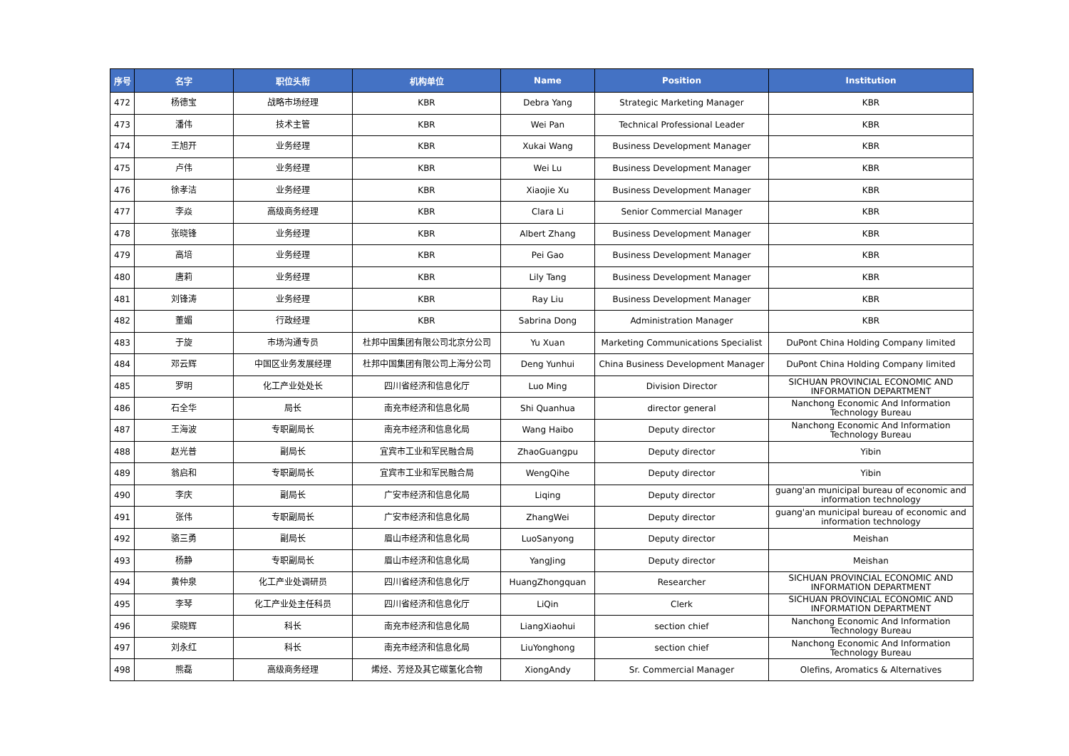| 序号 | 名字 | 职位头衔 | 机构单位 | Name | Position | Institution |
| --- | --- | --- | --- | --- | --- | --- |
| 472 | 杨德宝 | 战略市场经理 | KBR | Debra Yang | Strategic Marketing Manager | KBR |
| 473 | 潘伟 | 技术主管 | KBR | Wei Pan | Technical Professional Leader | KBR |
| 474 | 王旭开 | 业务经理 | KBR | Xukai Wang | Business Development Manager | KBR |
| 475 | 卢伟 | 业务经理 | KBR | Wei Lu | Business Development Manager | KBR |
| 476 | 徐孝洁 | 业务经理 | KBR | Xiaojie Xu | Business Development Manager | KBR |
| 477 | 李焱 | 高级商务经理 | KBR | Clara Li | Senior Commercial Manager | KBR |
| 478 | 张晓锋 | 业务经理 | KBR | Albert Zhang | Business Development Manager | KBR |
| 479 | 高培 | 业务经理 | KBR | Pei Gao | Business Development Manager | KBR |
| 480 | 唐莉 | 业务经理 | KBR | Lily Tang | Business Development Manager | KBR |
| 481 | 刘锋涛 | 业务经理 | KBR | Ray Liu | Business Development Manager | KBR |
| 482 | 董媚 | 行政经理 | KBR | Sabrina Dong | Administration Manager | KBR |
| 483 | 于旋 | 市场沟通专员 | 杜邦中国集团有限公司北京分公司 | Yu Xuan | Marketing Communications Specialist | DuPont China Holding Company limited |
| 484 | 邓云辉 | 中国区业务发展经理 | 杜邦中国集团有限公司上海分公司 | Deng Yunhui | China Business Development Manager | DuPont China Holding Company limited |
| 485 | 罗明 | 化工产业处处长 | 四川省经济和信息化厅 | Luo Ming | Division Director | SICHUAN PROVINCIAL ECONOMIC AND INFORMATION DEPARTMENT |
| 486 | 石全华 | 局长 | 南充市经济和信息化局 | Shi Quanhua | director general | Nanchong Economic And Information Technology Bureau |
| 487 | 王海波 | 专职副局长 | 南充市经济和信息化局 | Wang Haibo | Deputy director | Nanchong Economic And Information Technology Bureau |
| 488 | 赵光普 | 副局长 | 宜宾市工业和军民融合局 | ZhaoGuangpu | Deputy director | Yibin |
| 489 | 翁启和 | 专职副局长 | 宜宾市工业和军民融合局 | WengQihe | Deputy director | Yibin |
| 490 | 李庆 | 副局长 | 广安市经济和信息化局 | Liqing | Deputy director | guang'an municipal bureau of economic and information technology |
| 491 | 张伟 | 专职副局长 | 广安市经济和信息化局 | ZhangWei | Deputy director | guang'an municipal bureau of economic and information technology |
| 492 | 骆三勇 | 副局长 | 眉山市经济和信息化局 | LuoSanyong | Deputy director | Meishan |
| 493 | 杨静 | 专职副局长 | 眉山市经济和信息化局 | YangJing | Deputy director | Meishan |
| 494 | 黄仲泉 | 化工产业处调研员 | 四川省经济和信息化厅 | HuangZhongquan | Researcher | SICHUAN PROVINCIAL ECONOMIC AND INFORMATION DEPARTMENT |
| 495 | 李琴 | 化工产业处主任科员 | 四川省经济和信息化厅 | LiQin | Clerk | SICHUAN PROVINCIAL ECONOMIC AND INFORMATION DEPARTMENT |
| 496 | 梁晓辉 | 科长 | 南充市经济和信息化局 | LiangXiaohui | section chief | Nanchong Economic And Information Technology Bureau |
| 497 | 刘永红 | 科长 | 南充市经济和信息化局 | LiuYonghong | section chief | Nanchong Economic And Information Technology Bureau |
| 498 | 熊磊 | 高级商务经理 | 烯烃、芳烃及其它碳氢化合物 | XiongAndy | Sr. Commercial Manager | Olefins, Aromatics & Alternatives |